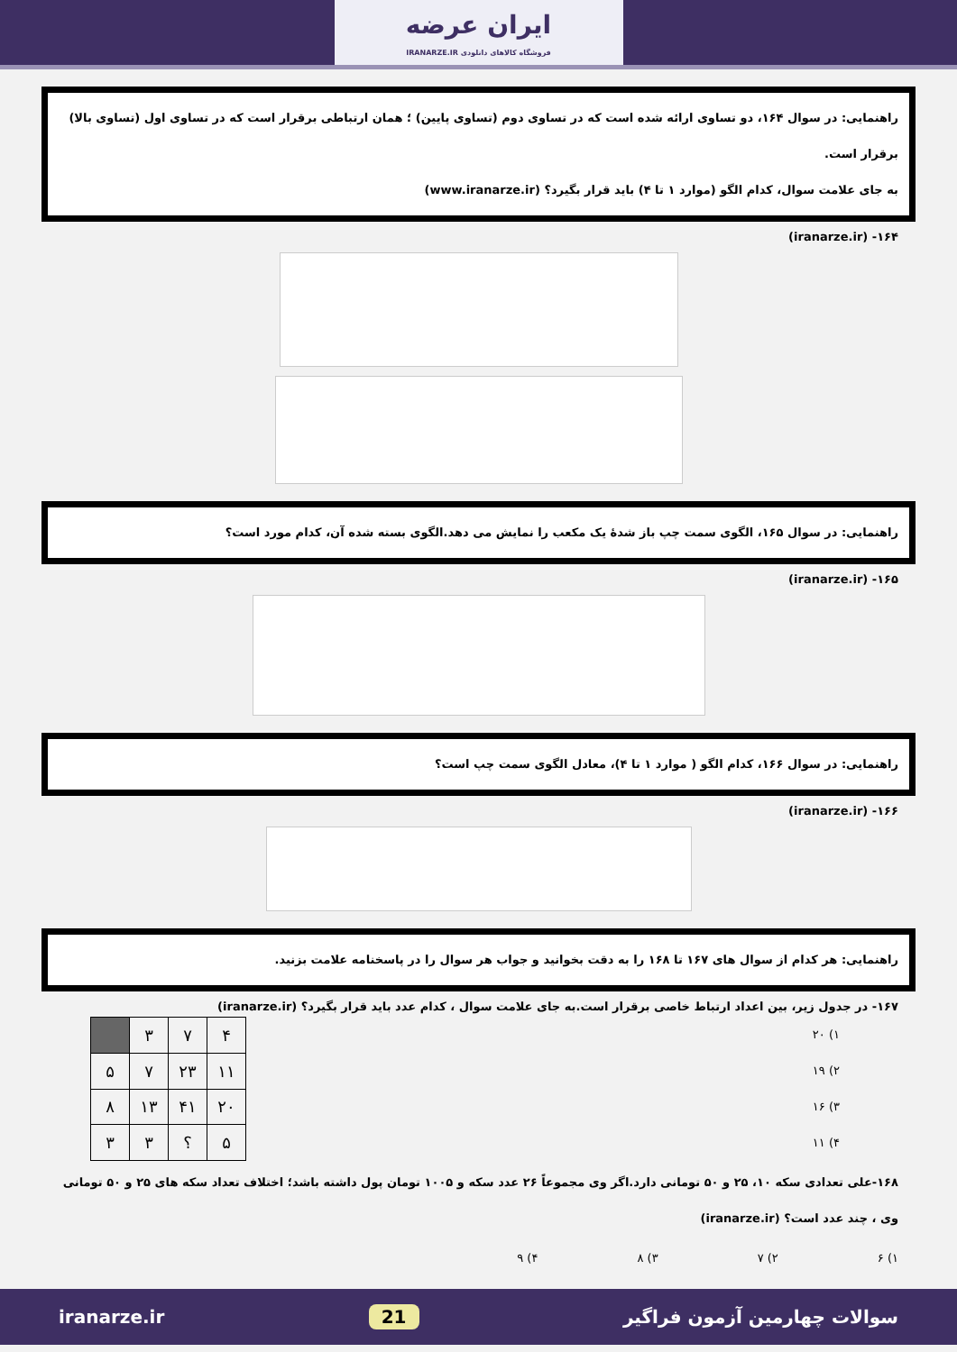ایران عرضه فروشگاه کالاهای دانلودی IRANARZE.IR
راهنمایی: در سوال ۱۶۴، دو تساوی ارائه شده است که در تساوی دوم (تساوی پایین) ؛ همان ارتباطی برقرار است که در تساوی اول (تساوی بالا) برقرار است.
به جای علامت سوال، کدام الگو (موارد ۱ تا ۴) باید قرار بگیرد؟ (www.iranarze.ir)
۱۶۴- (iranarze.ir)
راهنمایی: در سوال ۱۶۵، الگوی سمت چپ باز شدهٔ یک مکعب را نمایش می دهد.الگوی بسته شده آن، کدام مورد است؟
۱۶۵- (iranarze.ir)
راهنمایی: در سوال ۱۶۶، کدام الگو ( موارد ۱ تا ۴)، معادل الگوی سمت چپ است؟
۱۶۶- (iranarze.ir)
راهنمایی: هر کدام از سوال های ۱۶۷ تا ۱۶۸ را به دقت بخوانید و جواب هر سوال را در پاسخنامه علامت بزنید.
۱۶۷- در جدول زیر، بین اعداد ارتباط خاصی برقرار است.به جای علامت سوال ، کدام عدد باید قرار بگیرد؟ (iranarze.ir)
۱) ۲۰
۲) ۱۹
۳) ۱۶
۴) ۱۱
| ۴ | ۷ | ۳ | |
| ۱۱ | ۲۳ | ۷ | ۵ |
| ۲۰ | ۴۱ | ۱۳ | ۸ |
| ۵ | ؟ | ۳ | ۳ |
۱۶۸-علی تعدادی سکه ۱۰، ۲۵ و ۵۰ تومانی دارد.اگر وی مجموعاً ۲۶ عدد سکه و ۱۰۰۵ تومان پول داشته باشد؛ اختلاف تعداد سکه های ۲۵ و ۵۰ تومانی وی ، چند عدد است؟ (iranarze.ir)
۱) ۶ ۲) ۷ ۳) ۸ ۴) ۹
سوالات چهارمین آزمون فراگیر 21 iranarze.ir